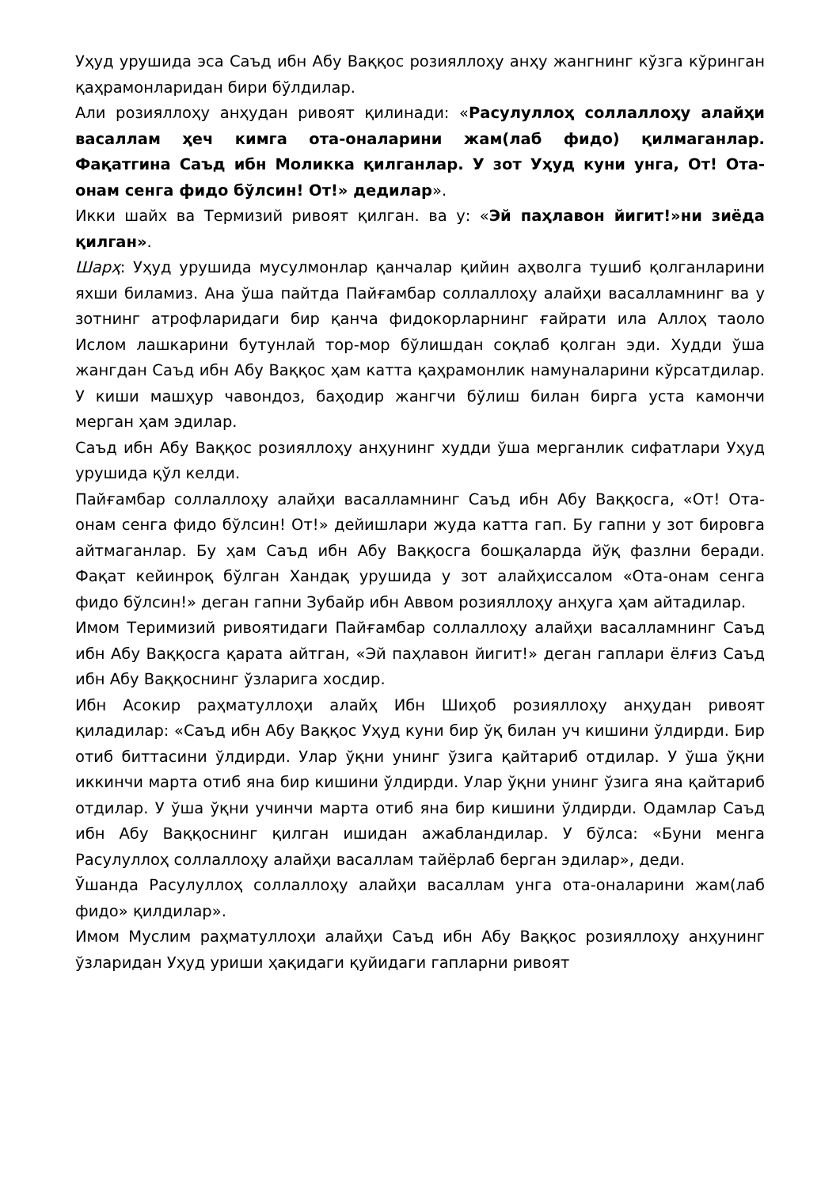Уҳуд урушида эса Саъд ибн Абу Ваққос розияллоҳу анҳу жангнинг кўзга кўринган қаҳрамонларидан бири бўлдилар.
Али розияллоҳу анҳудан ривоят қилинади: «Расулуллоҳ соллаллоҳу алайҳи васаллам ҳеч кимга ота-оналарини жам(лаб фидо) қилмаганлар. Фақатгина Саъд ибн Моликка қилганлар. У зот Уҳуд куни унга, От! Ота-онам сенга фидо бўлсин! От!» дедилар».
Икки шайх ва Термизий ривоят қилган. ва у: «Эй паҳлавон йигит!»ни зиёда қилган».
Шарҳ: Уҳуд урушида мусулмонлар қанчалар қийин аҳволга тушиб қолганларини яхши биламиз. Ана ўша пайтда Пайғамбар соллаллоҳу алайҳи васалламнинг ва у зотнинг атрофларидаги бир қанча фидокорларнинг ғайрати ила Аллоҳ таоло Ислом лашкарини бутунлай тор-мор бўлишдан соқлаб қолган эди. Худди ўша жангдан Саъд ибн Абу Ваққос ҳам катта қаҳрамонлик намуналарини кўрсатдилар. У киши машҳур чавондоз, баҳодир жангчи бўлиш билан бирга уста камончи мерган ҳам эдилар.
Саъд ибн Абу Ваққос розияллоҳу анҳунинг худди ўша мерганлик сифатлари Уҳуд урушида қўл келди.
Пайғамбар соллаллоҳу алайҳи васалламнинг Саъд ибн Абу Ваққосга, «От! Ота-онам сенга фидо бўлсин! От!» дейишлари жуда катта гап. Бу гапни у зот бировга айтмаганлар. Бу ҳам Саъд ибн Абу Ваққосга бошқаларда йўқ фазлни беради. Фақат кейинроқ бўлган Хандақ урушида у зот алайҳиссалом «Ота-онам сенга фидо бўлсин!» деган гапни Зубайр ибн Аввом розияллоҳу анҳуга ҳам айтадилар.
Имом Теримизий ривоятидаги Пайғамбар соллаллоҳу алайҳи васалламнинг Саъд ибн Абу Ваққосга қарата айтган, «Эй паҳлавон йигит!» деган гаплари ёлғиз Саъд ибн Абу Ваққоснинг ўзларига хосдир.
Ибн Асокир раҳматуллоҳи алайҳ Ибн Шиҳоб розияллоҳу анҳудан ривоят қиладилар: «Саъд ибн Абу Ваққос Уҳуд куни бир ўқ билан уч кишини ўлдирди. Бир отиб биттасини ўлдирди. Улар ўқни унинг ўзига қайтариб отдилар. У ўша ўқни иккинчи марта отиб яна бир кишини ўлдирди. Улар ўқни унинг ўзига яна қайтариб отдилар. У ўша ўқни учинчи марта отиб яна бир кишини ўлдирди. Одамлар Саъд ибн Абу Ваққоснинг қилган ишидан ажабландилар. У бўлса: «Буни менга Расулуллоҳ соллаллоҳу алайҳи васаллам тайёрлаб берган эдилар», деди.
Ўшанда Расулуллоҳ соллаллоҳу алайҳи васаллам унга ота-оналарини жам(лаб фидо» қилдилар».
Имом Муслим раҳматуллоҳи алайҳи Саъд ибн Абу Ваққос розияллоҳу анҳунинг ўзларидан Уҳуд уриши ҳақидаги қуйидаги гапларни ривоят